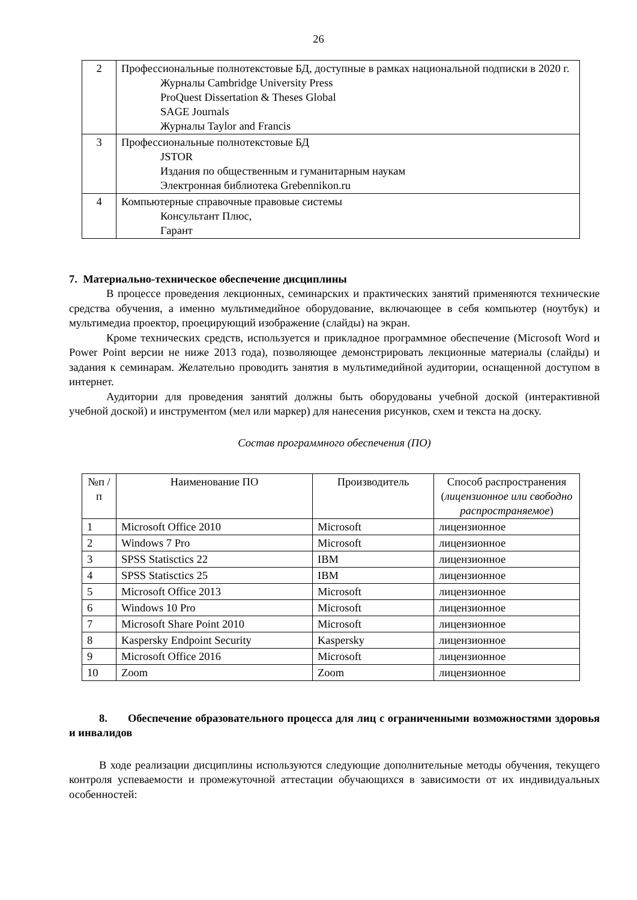26
| 2 | Профессиональные полнотекстовые БД, доступные в рамках национальной подписки в 2020 г. Журналы Cambridge University Press ProQuest Dissertation & Theses Global SAGE Journals Журналы Taylor and Francis |
| 3 | Профессиональные полнотекстовые БД JSTOR Издания по общественным и гуманитарным наукам Электронная библиотека Grebennikon.ru |
| 4 | Компьютерные справочные правовые системы Консультант Плюс, Гарант |
7. Материально-техническое обеспечение дисциплины
В процессе проведения лекционных, семинарских и практических занятий применяются технические средства обучения, а именно мультимедийное оборудование, включающее в себя компьютер (ноутбук) и мультимедиа проектор, проецирующий изображение (слайды) на экран.
Кроме технических средств, используется и прикладное программное обеспечение (Microsoft Word и Power Point версии не ниже 2013 года), позволяющее демонстрировать лекционные материалы (слайды) и задания к семинарам. Желательно проводить занятия в мультимедийной аудитории, оснащенной доступом в интернет.
Аудитории для проведения занятий должны быть оборудованы учебной доской (интерактивной учебной доской) и инструментом (мел или маркер) для нанесения рисунков, схем и текста на доску.
Состав программного обеспечения (ПО)
| №п /п | Наименование ПО | Производитель | Способ распространения ( лицензионное или свободно распространяемое ) |
| --- | --- | --- | --- |
| 1 | Microsoft Office 2010 | Microsoft | лицензионное |
| 2 | Windows 7 Pro | Microsoft | лицензионное |
| 3 | SPSS Statisctics 22 | IBM | лицензионное |
| 4 | SPSS Statisctics 25 | IBM | лицензионное |
| 5 | Microsoft Office 2013 | Microsoft | лицензионное |
| 6 | Windows 10 Pro | Microsoft | лицензионное |
| 7 | Microsoft Share Point 2010 | Microsoft | лицензионное |
| 8 | Kaspersky Endpoint Security | Kaspersky | лицензионное |
| 9 | Microsoft Office 2016 | Microsoft | лицензионное |
| 10 | Zoom | Zoom | лицензионное |
8. Обеспечение образовательного процесса для лиц с ограниченными возможностями здоровья и инвалидов
В ходе реализации дисциплины используются следующие дополнительные методы обучения, текущего контроля успеваемости и промежуточной аттестации обучающихся в зависимости от их индивидуальных особенностей: